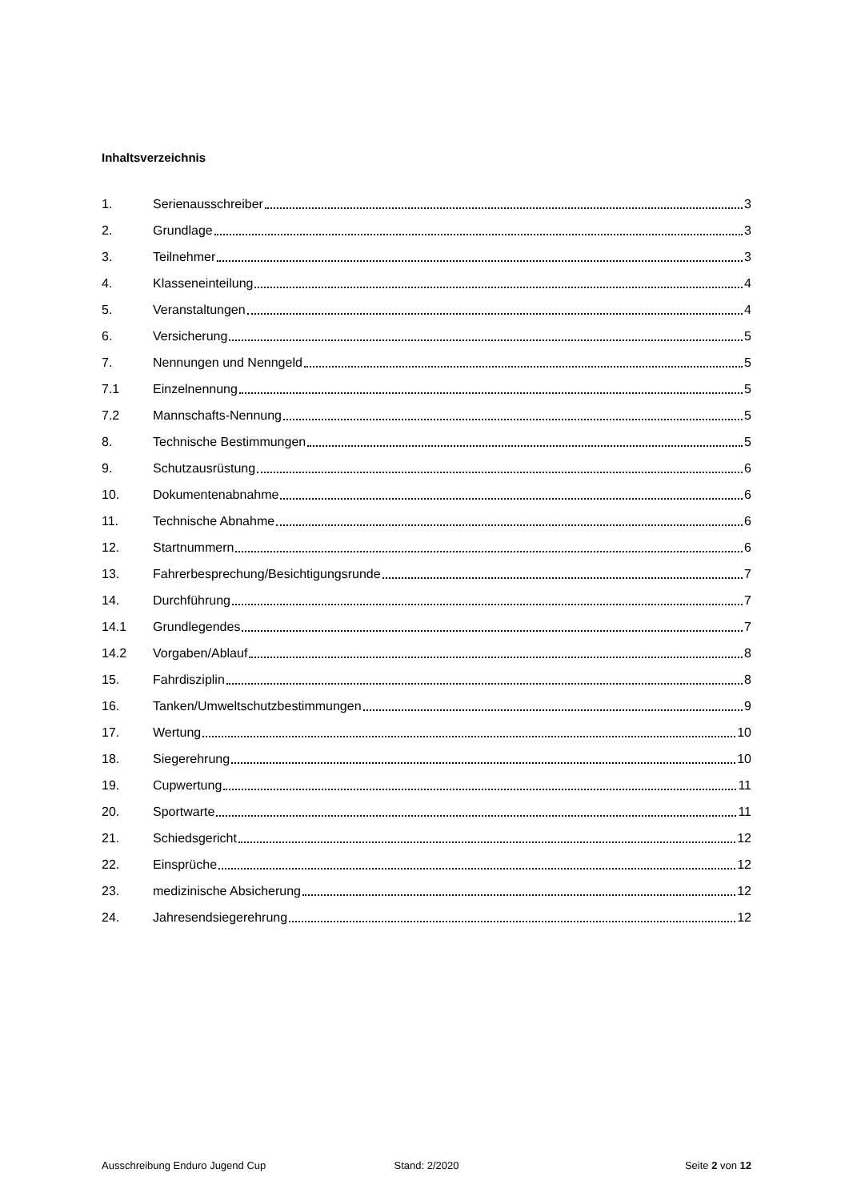Inhaltsverzeichnis
1. Serienausschreiber 3
2. Grundlage 3
3. Teilnehmer 3
4. Klasseneinteilung 4
5. Veranstaltungen 4
6. Versicherung 5
7. Nennungen und Nenngeld 5
7.1 Einzelnennung 5
7.2 Mannschafts-Nennung 5
8. Technische Bestimmungen 5
9. Schutzausrüstung 6
10. Dokumentenabnahme 6
11. Technische Abnahme 6
12. Startnummern 6
13. Fahrerbesprechung/Besichtigungsrunde 7
14. Durchführung 7
14.1 Grundlegendes 7
14.2 Vorgaben/Ablauf 8
15. Fahrdisziplin 8
16. Tanken/Umweltschutzbestimmungen 9
17. Wertung 10
18. Siegerehrung 10
19. Cupwertung 11
20. Sportwarte 11
21. Schiedsgericht 12
22. Einsprüche 12
23. medizinische Absicherung 12
24. Jahresendsiegerehrung 12
Ausschreibung Enduro Jugend Cup
Stand: 2/2020 Seite 2 von 12